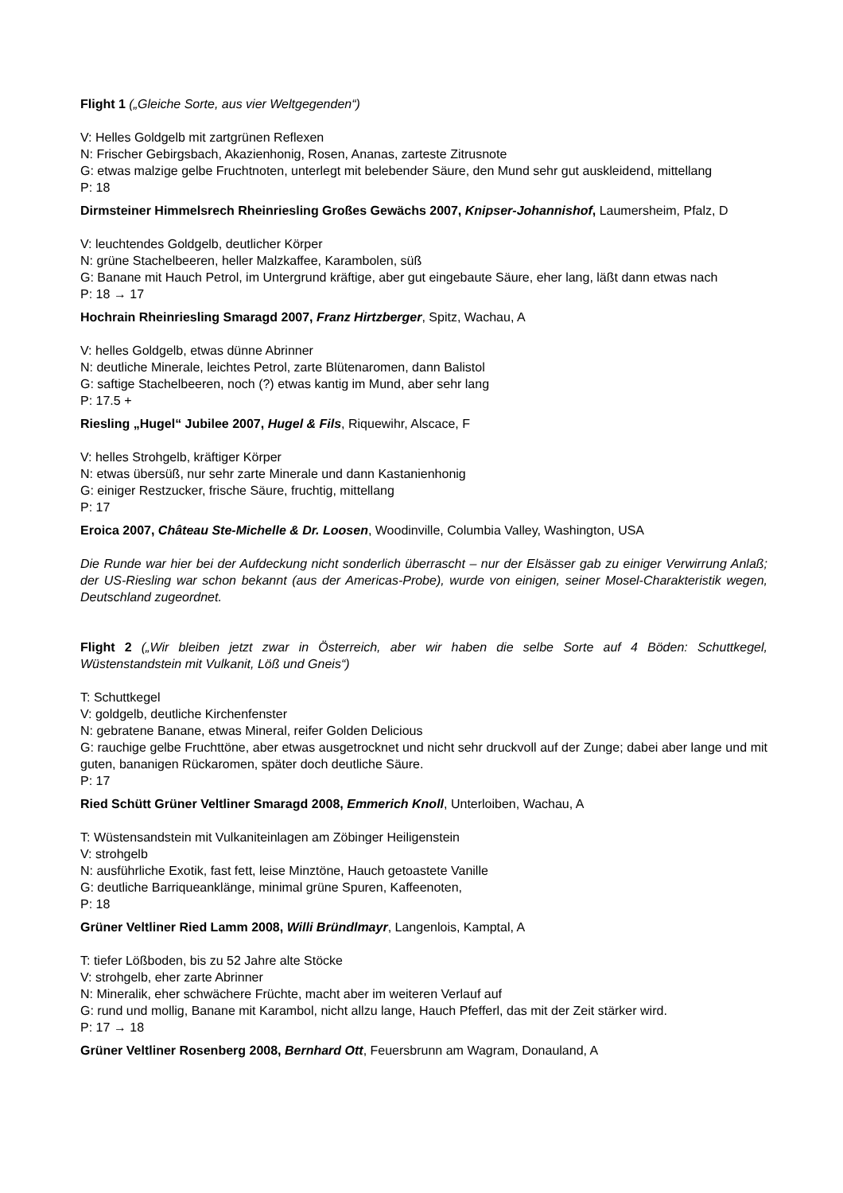Flight 1 („Gleiche Sorte, aus vier Weltgegenden“)
V: Helles Goldgelb mit zartgrünen Reflexen
N: Frischer Gebirgsbach, Akazienhonig, Rosen, Ananas, zarteste Zitrusnote
G: etwas malzige gelbe Fruchtnoten, unterlegt mit belebender Säure, den Mund sehr gut auskleidend, mittellang
P: 18
Dirmsteiner Himmelsrech Rheinriesling Großes Gewächs 2007, Knipser-Johannishof, Laumersheim, Pfalz, D
V: leuchtendes Goldgelb, deutlicher Körper
N: grüne Stachelbeeren, heller Malzkaffee, Karambolen, süß
G: Banane mit Hauch Petrol, im Untergrund kräftige, aber gut eingebaute Säure, eher lang, läßt dann etwas nach
P: 18 → 17
Hochrain Rheinriesling Smaragd 2007, Franz Hirtzberger, Spitz, Wachau, A
V: helles Goldgelb, etwas dünne Abrinner
N: deutliche Minerale, leichtes Petrol, zarte Blütenaromen, dann Balistol
G: saftige Stachelbeeren, noch (?) etwas kantig im Mund, aber sehr lang
P: 17.5 +
Riesling „Hugel“ Jubilee 2007, Hugel & Fils, Riquewihr, Alscace, F
V: helles Strohgelb, kräftiger Körper
N: etwas übersüß, nur sehr zarte Minerale und dann Kastanienhonig
G: einiger Restzucker, frische Säure, fruchtig, mittellang
P: 17
Eroica 2007, Château Ste-Michelle & Dr. Loosen, Woodinville, Columbia Valley, Washington, USA
Die Runde war hier bei der Aufdeckung nicht sonderlich überrascht – nur der Elsässer gab zu einiger Verwirrung Anlaß; der US-Riesling war schon bekannt (aus der Americas-Probe), wurde von einigen, seiner Mosel-Charakteristik wegen, Deutschland zugeordnet.
Flight 2 („Wir bleiben jetzt zwar in Österreich, aber wir haben die selbe Sorte auf 4 Böden: Schuttkegel, Wüstenstandstein mit Vulkanit, Löß und Gneis“)
T: Schuttkegel
V: goldgelb, deutliche Kirchenfenster
N: gebratene Banane, etwas Mineral, reifer Golden Delicious
G: rauchige gelbe Fruchttöne, aber etwas ausgetrocknet und nicht sehr druckvoll auf der Zunge; dabei aber lange und mit guten, bananigen Rückaromen, später doch deutliche Säure.
P: 17
Ried Schütt Grüner Veltliner Smaragd 2008, Emmerich Knoll, Unterloiben, Wachau, A
T: Wüstensandstein mit Vulkaniteinlagen am Zöbinger Heiligenstein
V: strohgelb
N: ausführliche Exotik, fast fett, leise Minztöne, Hauch getoastete Vanille
G: deutliche Barriqueanklänge, minimal grüne Spuren, Kaffeenoten,
P: 18
Grüner Veltliner Ried Lamm 2008, Willi Bründlmayr, Langenlois, Kamptal, A
T: tiefer Lößboden, bis zu 52 Jahre alte Stöcke
V: strohgelb, eher zarte Abrinner
N: Mineralik, eher schwächere Früchte, macht aber im weiteren Verlauf auf
G: rund und mollig, Banane mit Karambol, nicht allzu lange, Hauch Pfefferl, das mit der Zeit stärker wird.
P: 17 → 18
Grüner Veltliner Rosenberg 2008, Bernhard Ott, Feuersbrunn am Wagram, Donauland, A